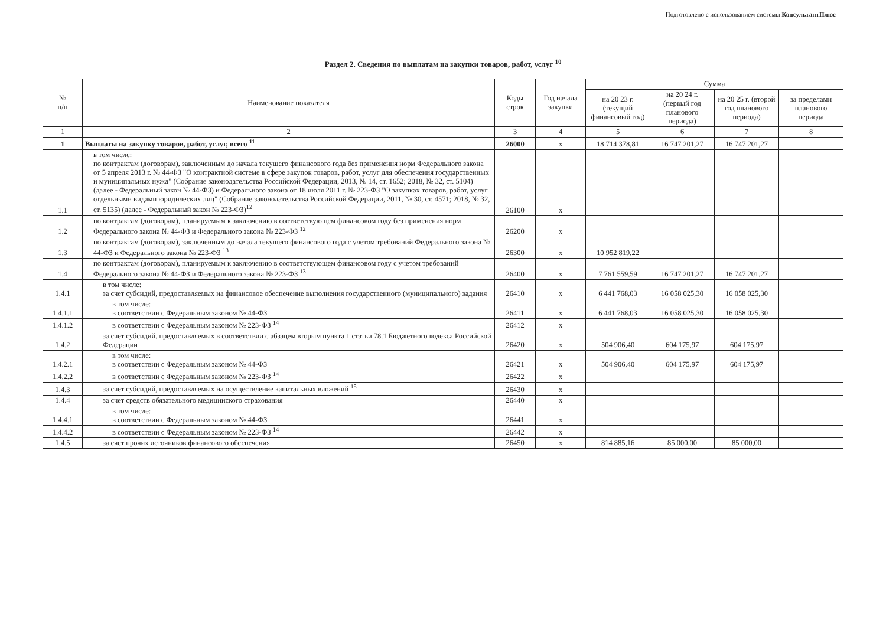Подготовлено с использованием системы КонсультантПлюс
Раздел 2. Сведения по выплатам на закупки товаров, работ, услуг <sup>10</sup>
| № п/п | Наименование показателя | Коды строк | Год начала закупки | Сумма | | | |
| --- | --- | --- | --- | --- | --- | --- | --- |
| | | | | на 20 23 г. (текущий финансовый год) | на 20 24 г. (первый год планового периода) | на 20 25 г. (второй год планового периода) | за пределами планового периода |
| 1 | 2 | 3 | 4 | 5 | 6 | 7 | 8 |
| 1 | Выплаты на закупку товаров, работ, услуг, всего <sup>11</sup> | 26000 | x | 18 714 378,81 | 16 747 201,27 | 16 747 201,27 | |
| 1.1 | в том числе: по контрактам (договорам), заключенным до начала текущего финансового года без применения норм Федерального закона от 5 апреля 2013 г. № 44-ФЗ "О контрактной системе в сфере закупок товаров, работ, услуг для обеспечения государственных и муниципальных нужд" (Собрание законодательства Российской Федерации, 2013, № 14, ст. 1652; 2018, № 32, ст. 5104) (далее - Федеральный закон № 44-ФЗ) и Федерального закона от 18 июля 2011 г. № 223-ФЗ "О закупках товаров, работ, услуг отдельными видами юридических лиц" (Собрание законодательства Российской Федерации, 2011, № 30, ст. 4571; 2018, № 32, ст. 5135) (далее - Федеральный закон № 223-ФЗ)<sup>12</sup> | 26100 | x | | | | |
| 1.2 | по контрактам (договорам), планируемым к заключению в соответствующем финансовом году без применения норм Федерального закона № 44-ФЗ и Федерального закона № 223-ФЗ <sup>12</sup> | 26200 | x | | | | |
| 1.3 | по контрактам (договорам), заключенным до начала текущего финансового года с учетом требований Федерального закона № 44-ФЗ и Федерального закона № 223-ФЗ <sup>13</sup> | 26300 | x | 10 952 819,22 | | | |
| 1.4 | по контрактам (договорам), планируемым к заключению в соответствующем финансовом году с учетом требований Федерального закона № 44-ФЗ и Федерального закона № 223-ФЗ <sup>13</sup> | 26400 | x | 7 761 559,59 | 16 747 201,27 | 16 747 201,27 | |
| 1.4.1 | в том числе: за счет субсидий, предоставляемых на финансовое обеспечение выполнения государственного (муниципального) задания | 26410 | x | 6 441 768,03 | 16 058 025,30 | 16 058 025,30 | |
| 1.4.1.1 | в том числе: в соответствии с Федеральным законом № 44-ФЗ | 26411 | x | 6 441 768,03 | 16 058 025,30 | 16 058 025,30 | |
| 1.4.1.2 | в соответствии с Федеральным законом № 223-ФЗ <sup>14</sup> | 26412 | x | | | | |
| 1.4.2 | за счет субсидий, предоставляемых в соответствии с абзацем вторым пункта 1 статьи 78.1 Бюджетного кодекса Российской Федерации | 26420 | x | 504 906,40 | 604 175,97 | 604 175,97 | |
| 1.4.2.1 | в том числе: в соответствии с Федеральным законом № 44-ФЗ | 26421 | x | 504 906,40 | 604 175,97 | 604 175,97 | |
| 1.4.2.2 | в соответствии с Федеральным законом № 223-ФЗ <sup>14</sup> | 26422 | x | | | | |
| 1.4.3 | за счет субсидий, предоставляемых на осуществление капитальных вложений <sup>15</sup> | 26430 | x | | | | |
| 1.4.4 | за счет средств обязательного медицинского страхования | 26440 | x | | | | |
| 1.4.4.1 | в том числе: в соответствии с Федеральным законом № 44-ФЗ | 26441 | x | | | | |
| 1.4.4.2 | в соответствии с Федеральным законом № 223-ФЗ <sup>14</sup> | 26442 | x | | | | |
| 1.4.5 | за счет прочих источников финансового обеспечения | 26450 | x | 814 885,16 | 85 000,00 | 85 000,00 | |